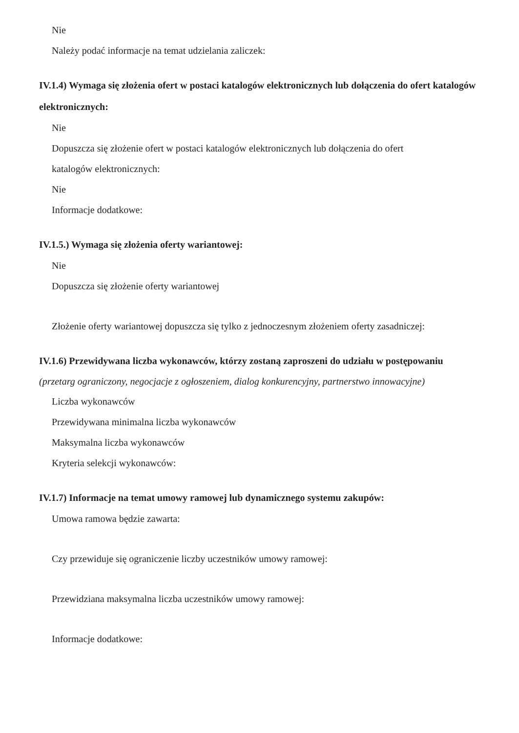Nie
Należy podać informacje na temat udzielania zaliczek:
IV.1.4) Wymaga się złożenia ofert w postaci katalogów elektronicznych lub dołączenia do ofert katalogów elektronicznych:
Nie
Dopuszcza się złożenie ofert w postaci katalogów elektronicznych lub dołączenia do ofert
katalogów elektronicznych:
Nie
Informacje dodatkowe:
IV.1.5.) Wymaga się złożenia oferty wariantowej:
Nie
Dopuszcza się złożenie oferty wariantowej
Złożenie oferty wariantowej dopuszcza się tylko z jednoczesnym złożeniem oferty zasadniczej:
IV.1.6) Przewidywana liczba wykonawców, którzy zostaną zaproszeni do udziału w postępowaniu
(przetarg ograniczony, negocjacje z ogłoszeniem, dialog konkurencyjny, partnerstwo innowacyjne)
Liczba wykonawców
Przewidywana minimalna liczba wykonawców
Maksymalna liczba wykonawców
Kryteria selekcji wykonawców:
IV.1.7) Informacje na temat umowy ramowej lub dynamicznego systemu zakupów:
Umowa ramowa będzie zawarta:
Czy przewiduje się ograniczenie liczby uczestników umowy ramowej:
Przewidziana maksymalna liczba uczestników umowy ramowej:
Informacje dodatkowe: